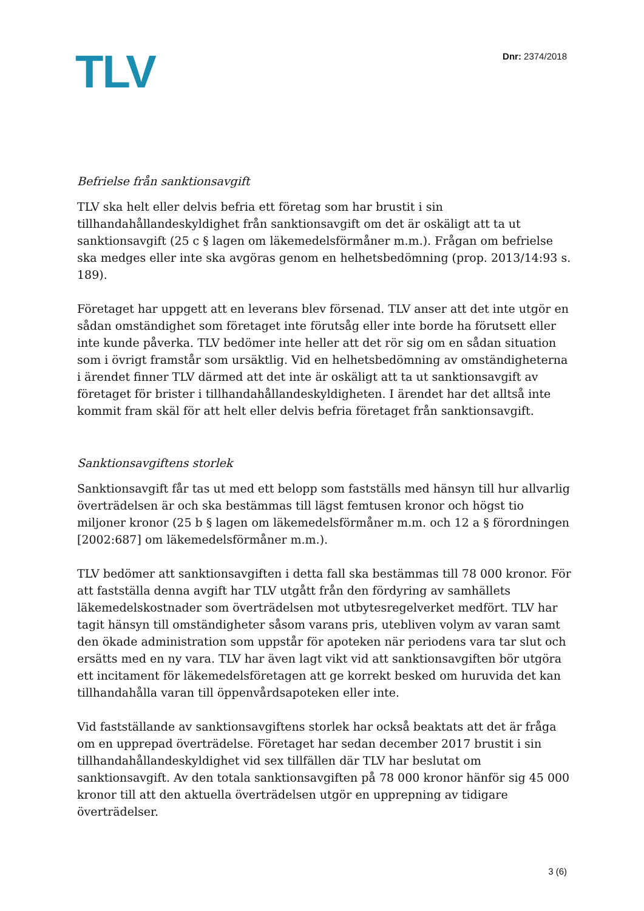TLV Dnr: 2374/2018
Befrielse från sanktionsavgift
TLV ska helt eller delvis befria ett företag som har brustit i sin tillhandahållandeskyldighet från sanktionsavgift om det är oskäligt att ta ut sanktionsavgift (25 c § lagen om läkemedelsförmåner m.m.). Frågan om befrielse ska medges eller inte ska avgöras genom en helhetsbedömning (prop. 2013/14:93 s. 189).
Företaget har uppgett att en leverans blev försenad. TLV anser att det inte utgör en sådan omständighet som företaget inte förutsåg eller inte borde ha förutsett eller inte kunde påverka. TLV bedömer inte heller att det rör sig om en sådan situation som i övrigt framstår som ursäktlig. Vid en helhetsbedömning av omständigheterna i ärendet finner TLV därmed att det inte är oskäligt att ta ut sanktionsavgift av företaget för brister i tillhandahållandeskyldigheten. I ärendet har det alltså inte kommit fram skäl för att helt eller delvis befria företaget från sanktionsavgift.
Sanktionsavgiftens storlek
Sanktionsavgift får tas ut med ett belopp som fastställs med hänsyn till hur allvarlig överträdelsen är och ska bestämmas till lägst femtusen kronor och högst tio miljoner kronor (25 b § lagen om läkemedelsförmåner m.m. och 12 a § förordningen [2002:687] om läkemedelsförmåner m.m.).
TLV bedömer att sanktionsavgiften i detta fall ska bestämmas till 78 000 kronor. För att fastställa denna avgift har TLV utgått från den fördyring av samhällets läkemedelskostnader som överträdelsen mot utbytesregelverket medfört. TLV har tagit hänsyn till omständigheter såsom varans pris, utebliven volym av varan samt den ökade administration som uppstår för apoteken när periodens vara tar slut och ersätts med en ny vara. TLV har även lagt vikt vid att sanktionsavgiften bör utgöra ett incitament för läkemedelsföretagen att ge korrekt besked om huruvida det kan tillhandahålla varan till öppenvårdsapoteken eller inte.
Vid fastställande av sanktionsavgiftens storlek har också beaktats att det är fråga om en upprepad överträdelse. Företaget har sedan december 2017 brustit i sin tillhandahållandeskyldighet vid sex tillfällen där TLV har beslutat om sanktionsavgift. Av den totala sanktionsavgiften på 78 000 kronor hänför sig 45 000 kronor till att den aktuella överträdelsen utgör en upprepning av tidigare överträdelser.
3 (6)